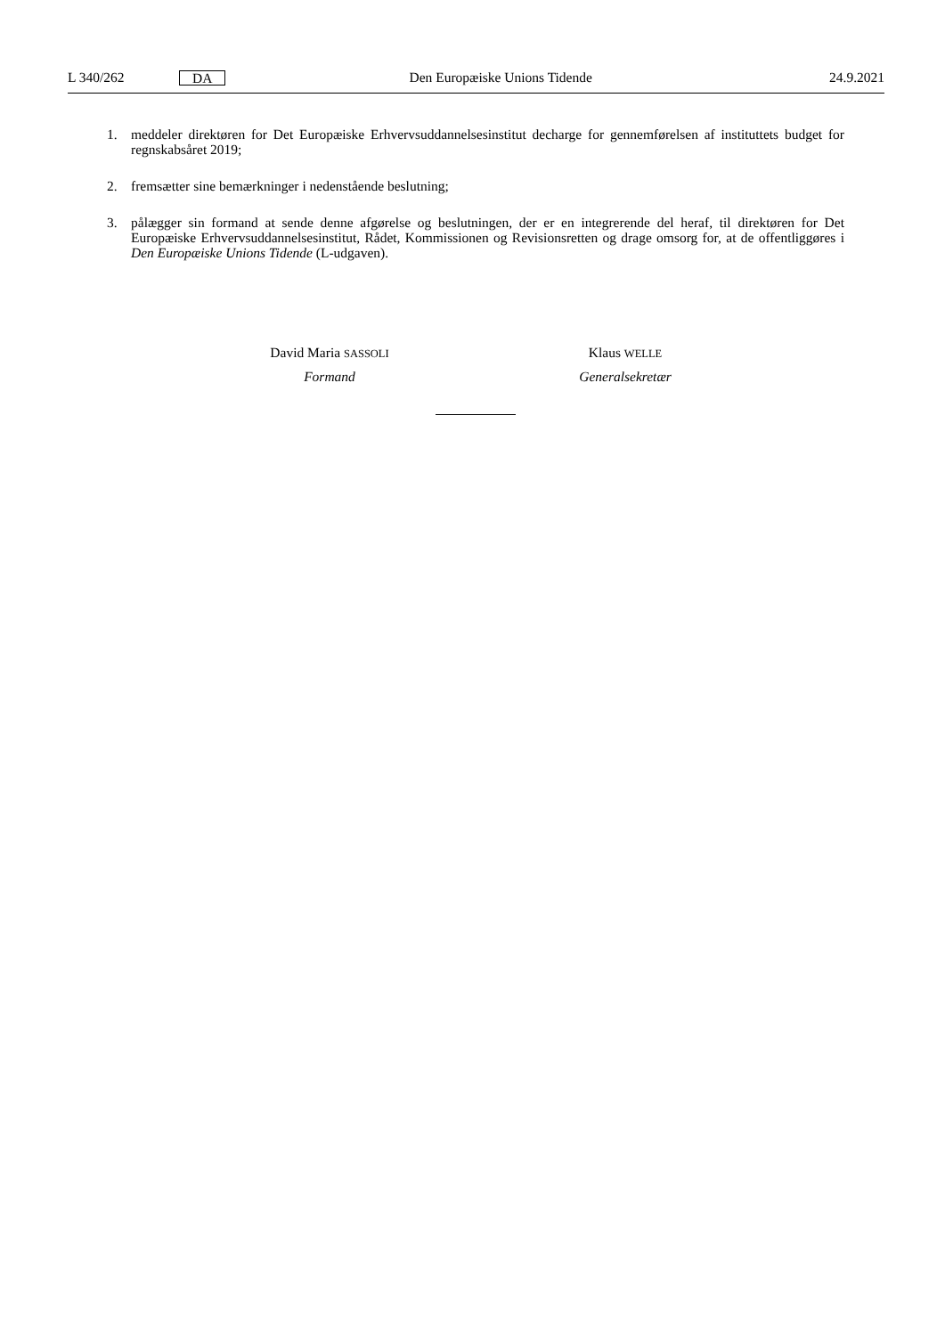L 340/262 DA Den Europæiske Unions Tidende 24.9.2021
1. meddeler direktøren for Det Europæiske Erhvervsuddannelsesinstitut decharge for gennemførelsen af instituttets budget for regnskabsåret 2019;
2. fremsætter sine bemærkninger i nedenstående beslutning;
3. pålægger sin formand at sende denne afgørelse og beslutningen, der er en integrerende del heraf, til direktøren for Det Europæiske Erhvervsuddannelsesinstitut, Rådet, Kommissionen og Revisionsretten og drage omsorg for, at de offentliggøres i Den Europæiske Unions Tidende (L-udgaven).
David Maria SASSOLI
Formand
Klaus WELLE
Generalsekretær